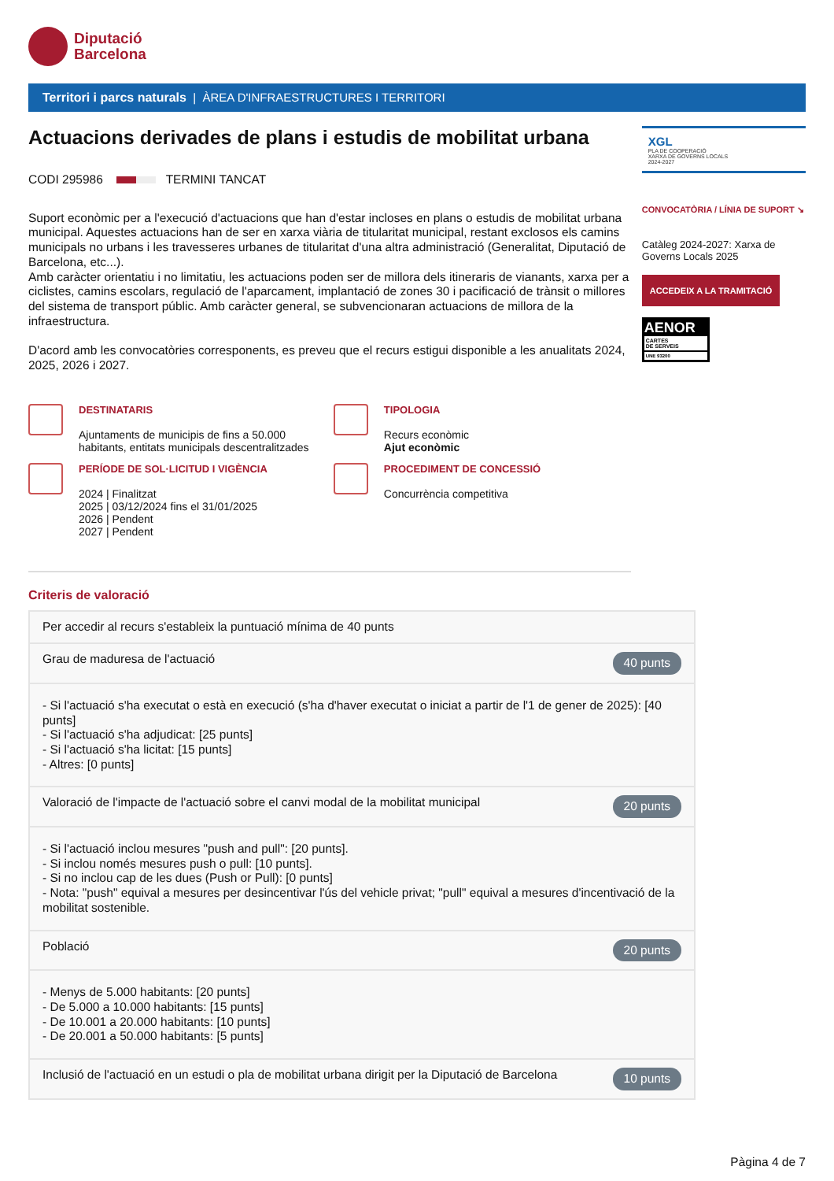Diputació
Barcelona
Territori i parcs naturals | ÀREA D'INFRAESTRUCTURES I TERRITORI
Actuacions derivades de plans i estudis de mobilitat urbana
CODI 295986 TERMINI TANCAT
Suport econòmic per a l'execució d'actuacions que han d'estar incloses en plans o estudis de mobilitat urbana municipal. Aquestes actuacions han de ser en xarxa viària de titularitat municipal, restant exclosos els camins municipals no urbans i les travesseres urbanes de titularitat d'una altra administració (Generalitat, Diputació de Barcelona, etc...).
Amb caràcter orientatiu i no limitatiu, les actuacions poden ser de millora dels itineraris de vianants, xarxa per a ciclistes, camins escolars, regulació de l'aparcament, implantació de zones 30 i pacificació de trànsit o millores del sistema de transport públic. Amb caràcter general, se subvencionaran actuacions de millora de la infraestructura.
D'acord amb les convocatòries corresponents, es preveu que el recurs estigui disponible a les anualitats 2024, 2025, 2026 i 2027.
DESTINATARIS
Ajuntaments de municipis de fins a 50.000 habitants, entitats municipals descentralitzades
PERÍODE DE SOL·LICITUD I VIGÈNCIA
2024 | Finalitzat
2025 | 03/12/2024 fins el 31/01/2025
2026 | Pendent
2027 | Pendent
TIPOLOGIA
Recurs econòmic
Ajut econòmic
PROCEDIMENT DE CONCESSIÓ
Concurrència competitiva
Criteris de valoració
XGL
PLA DE COOPERACIÓ
XARXA DE GOVERNS LOCALS
2024-2027
CONVOCATÒRIA / LÍNIA DE SUPORT ↘
Catàleg 2024-2027: Xarxa de Governs Locals 2025
ACCEDEIX A LA TRAMITACIÓ
AENOR
CARTES
DE SERVEIS
UNE 93200
| Per accedir al recurs s'estableix la puntuació mínima de 40 punts |
| Grau de maduresa de l'actuació 40 punts |
| - Si l'actuació s'ha executat o està en execució (s'ha d'haver executat o iniciat a partir de l'1 de gener de 2025): [40 punts] - Si l'actuació s'ha adjudicat: [25 punts] - Si l'actuació s'ha licitat: [15 punts] - Altres: [0 punts] |
| Valoració de l'impacte de l'actuació sobre el canvi modal de la mobilitat municipal 20 punts |
| - Si l'actuació inclou mesures "push and pull": [20 punts]. - Si inclou només mesures push o pull: [10 punts]. - Si no inclou cap de les dues (Push or Pull): [0 punts] - Nota: "push" equival a mesures per desincentivar l'ús del vehicle privat; "pull" equival a mesures d'incentivació de la mobilitat sostenible. |
| Població 20 punts |
| - Menys de 5.000 habitants: [20 punts] - De 5.000 a 10.000 habitants: [15 punts] - De 10.001 a 20.000 habitants: [10 punts] - De 20.001 a 50.000 habitants: [5 punts] |
| 10 punts Inclusió de l'actuació en un estudi o pla de mobilitat urbana dirigit per la Diputació de Barcelona |
Pàgina 4 de 7